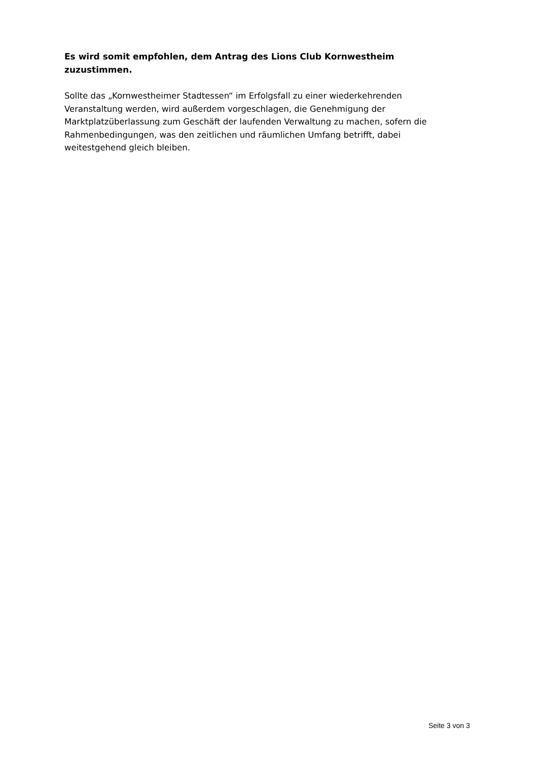Es wird somit empfohlen, dem Antrag des Lions Club Kornwestheim zuzustimmen.
Sollte das „Kornwestheimer Stadtessen“ im Erfolgsfall zu einer wiederkehrenden Veranstaltung werden, wird außerdem vorgeschlagen, die Genehmigung der Marktplatzüberlassung zum Geschäft der laufenden Verwaltung zu machen, sofern die Rahmenbedingungen, was den zeitlichen und räumlichen Umfang betrifft, dabei weitestgehend gleich bleiben.
Seite 3 von 3